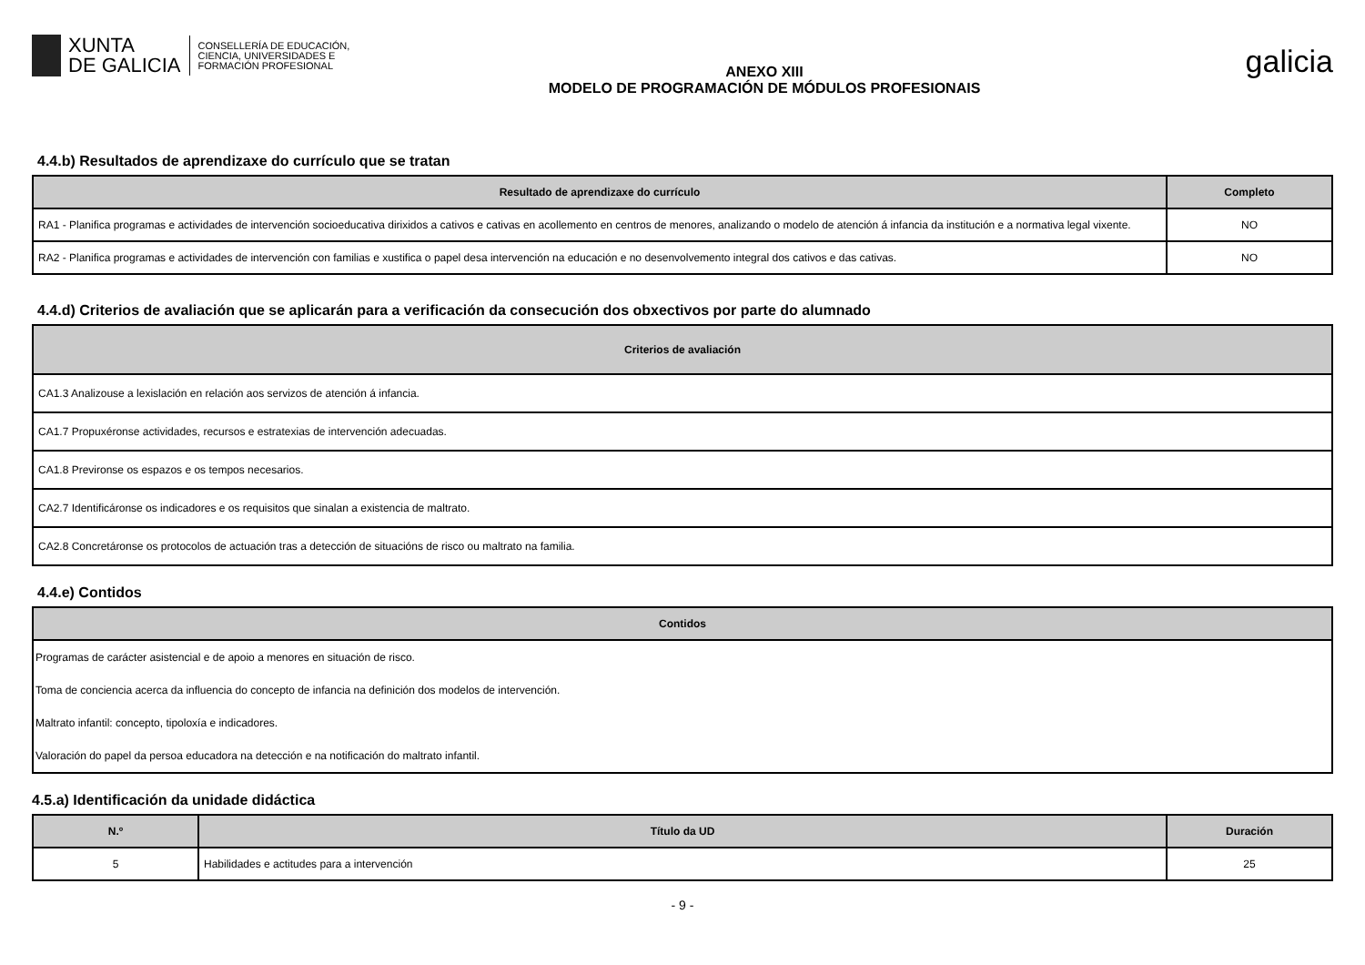XUNTA
DE GALICIA
CONSELLERÍA DE EDUCACIÓN,
CIENCIA, UNIVERSIDADES E
FORMACIÓN PROFESIONAL
ANEXO XIII
MODELO DE PROGRAMACIÓN DE MÓDULOS PROFESIONAIS
galicia
4.4.b) Resultados de aprendizaxe do currículo que se tratan
| Resultado de aprendizaxe do currículo | Completo |
| --- | --- |
| RA1 - Planifica programas e actividades de intervención socioeducativa dirixidos a cativos e cativas en acollemento en centros de menores, analizando o modelo de atención á infancia da institución e a normativa legal vixente. | NO |
| RA2 - Planifica programas e actividades de intervención con familias e xustifica o papel desa intervención na educación e no desenvolvemento integral dos cativos e das cativas. | NO |
4.4.d) Criterios de avaliación que se aplicarán para a verificación da consecución dos obxectivos por parte do alumnado
| Criterios de avaliación |
| --- |
| CA1.3 Analizouse a lexislación en relación aos servizos de atención á infancia. |
| CA1.7 Propuxéronse actividades, recursos e estratexias de intervención adecuadas. |
| CA1.8 Previronse os espazos e os tempos necesarios. |
| CA2.7 Identificáronse os indicadores e os requisitos que sinalan a existencia de maltrato. |
| CA2.8 Concretáronse os protocolos de actuación tras a detección de situacións de risco ou maltrato na familia. |
4.4.e) Contidos
| Contidos |
| --- |
| Programas de carácter asistencial e de apoio a menores en situación de risco. |
| Toma de conciencia acerca da influencia do concepto de infancia na definición dos modelos de intervención. |
| Maltrato infantil: concepto, tipoloxía e indicadores. |
| Valoración do papel da persoa educadora na detección e na notificación do maltrato infantil. |
4.5.a) Identificación da unidade didáctica
| N.º | Título da UD | Duración |
| --- | --- | --- |
| 5 | Habilidades e actitudes para a intervención | 25 |
- 9 -